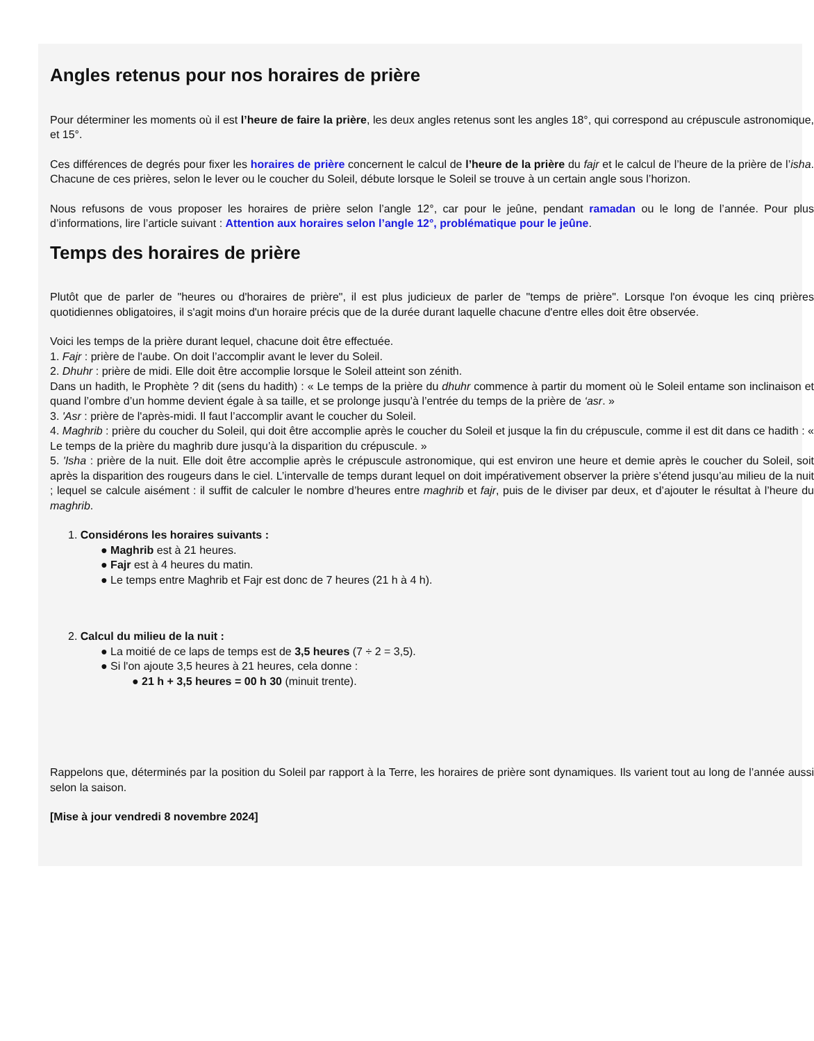Angles retenus pour nos horaires de prière
Pour déterminer les moments où il est l’heure de faire la prière, les deux angles retenus sont les angles 18°, qui correspond au crépuscule astronomique, et 15°.
Ces différences de degrés pour fixer les horaires de prière concernent le calcul de l’heure de la prière du fajr et le calcul de l’heure de la prière de l’isha. Chacune de ces prières, selon le lever ou le coucher du Soleil, débute lorsque le Soleil se trouve à un certain angle sous l’horizon.
Nous refusons de vous proposer les horaires de prière selon l’angle 12°, car pour le jeûne, pendant ramadan ou le long de l’année. Pour plus d’informations, lire l’article suivant : Attention aux horaires selon l’angle 12°, problématique pour le jeûne.
Temps des horaires de prière
Plutôt que de parler de "heures ou d'horaires de prière", il est plus judicieux de parler de "temps de prière". Lorsque l'on évoque les cinq prières quotidiennes obligatoires, il s'agit moins d'un horaire précis que de la durée durant laquelle chacune d'entre elles doit être observée.
Voici les temps de la prière durant lequel, chacune doit être effectuée.
1. Fajr : prière de l'aube. On doit l’accomplir avant le lever du Soleil.
2. Dhuhr : prière de midi. Elle doit être accomplie lorsque le Soleil atteint son zénith.
Dans un hadith, le Prophète ? dit (sens du hadith) : « Le temps de la prière du dhuhr commence à partir du moment où le Soleil entame son inclinaison et quand l’ombre d’un homme devient égale à sa taille, et se prolonge jusqu’à l’entrée du temps de la prière de ‘asr. »
3. 'Asr : prière de l'après-midi. Il faut l’accomplir avant le coucher du Soleil.
4. Maghrib : prière du coucher du Soleil, qui doit être accomplie après le coucher du Soleil et jusque la fin du crépuscule, comme il est dit dans ce hadith : « Le temps de la prière du maghrib dure jusqu’à la disparition du crépuscule. »
5. 'Isha : prière de la nuit. Elle doit être accomplie après le crépuscule astronomique, qui est environ une heure et demie après le coucher du Soleil, soit après la disparition des rougeurs dans le ciel. L’intervalle de temps durant lequel on doit impérativement observer la prière s’étend jusqu’au milieu de la nuit ; lequel se calcule aisément : il suffit de calculer le nombre d’heures entre maghrib et fajr, puis de le diviser par deux, et d’ajouter le résultat à l’heure du maghrib.
1. Considérons les horaires suivants :
● Maghrib est à 21 heures.
● Fajr est à 4 heures du matin.
● Le temps entre Maghrib et Fajr est donc de 7 heures (21 h à 4 h).
2. Calcul du milieu de la nuit :
● La moitié de ce laps de temps est de 3,5 heures (7 ÷ 2 = 3,5).
● Si l'on ajoute 3,5 heures à 21 heures, cela donne :
● 21 h + 3,5 heures = 00 h 30 (minuit trente).
Rappelons que, déterminés par la position du Soleil par rapport à la Terre, les horaires de prière sont dynamiques. Ils varient tout au long de l’année aussi selon la saison.
[Mise à jour vendredi 8 novembre 2024]